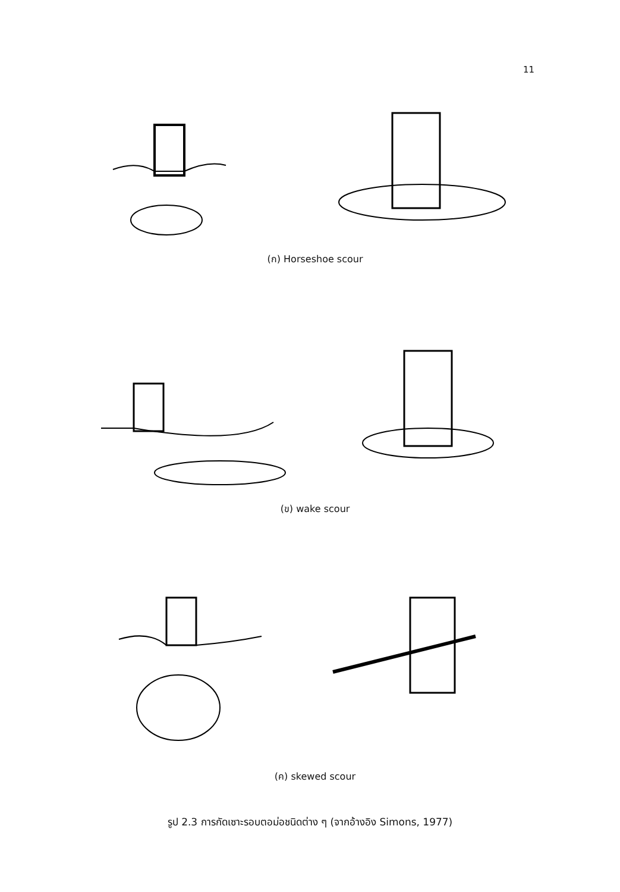11
(ก) Horseshoe scour
(ข) wake scour
(ค) skewed scour
รูป 2.3 การกัดเซาะรอบตอม่อชนิดต่าง ๆ (จากอ้างอิง Simons, 1977)